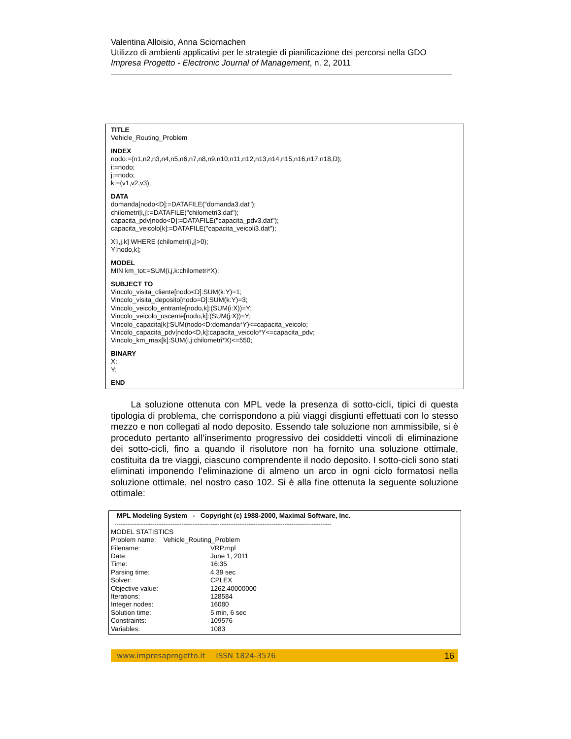Valentina Alloisio, Anna Sciomachen
Utilizzo di ambienti applicativi per le strategie di pianificazione dei percorsi nella GDO
Impresa Progetto - Electronic Journal of Management, n. 2, 2011
TITLE
Vehicle_Routing_Problem
INDEX
nodo:=(n1,n2,n3,n4,n5,n6,n7,n8,n9,n10,n11,n12,n13,n14,n15,n16,n17,n18,D);
i:=nodo;
j:=nodo;
k:=(v1,v2,v3);
DATA
domanda[nodo<D]:=DATAFILE("domanda3.dat");
chilometri[i,j]:=DATAFILE("chilometri3.dat");
capacita_pdv[nodo<D]:=DATAFILE("capacita_pdv3.dat");
capacita_veicolo[k]:=DATAFILE("capacita_veicoli3.dat");
X[i,j,k] WHERE (chilometri[i,j]>0);
Y[nodo,k];
MODEL
MIN km_tot:=SUM(i,j,k:chilometri*X);
SUBJECT TO
Vincolo_visita_cliente[nodo<D]:SUM(k:Y)=1;
Vincolo_visita_deposito[nodo=D]:SUM(k:Y)=3;
Vincolo_veicolo_entrante[nodo,k]:(SUM(i:X))=Y;
Vincolo_veicolo_uscente[nodo,k]:(SUM(j:X))=Y;
Vincolo_capacita[k]:SUM(nodo<D:domanda*Y)<=capacita_veicolo;
Vincolo_capacita_pdv[nodo<D,k]:capacita_veicolo*Y<=capacita_pdv;
Vincolo_km_max[k]:SUM(i,j:chilometri*X)<=550;
BINARY
X;
Y;
END
La soluzione ottenuta con MPL vede la presenza di sotto-cicli, tipici di questa tipologia di problema, che corrispondono a più viaggi disgiunti effettuati con lo stesso mezzo e non collegati al nodo deposito. Essendo tale soluzione non ammissibile, si è proceduto pertanto all’inserimento progressivo dei cosiddetti vincoli di eliminazione dei sotto-cicli, fino a quando il risolutore non ha fornito una soluzione ottimale, costituita da tre viaggi, ciascuno comprendente il nodo deposito. I sotto-cicli sono stati eliminati imponendo l’eliminazione di almeno un arco in ogni ciclo formatosi nella soluzione ottimale, nel nostro caso 102. Si è alla fine ottenuta la seguente soluzione ottimale:
MPL Modeling System - Copyright (c) 1988-2000, Maximal Software, Inc.
------------------------------------------------------------------------------------------------------------------------
MODEL STATISTICS
Problem name: Vehicle_Routing_Problem
| Filename: | VRP.mpl |
| Date: | June 1, 2011 |
| Time: | 16:35 |
| Parsing time: | 4.39 sec |
| Solver: | CPLEX |
| Objective value: | 1262.40000000 |
| Iterations: | 128584 |
| Integer nodes: | 16080 |
| Solution time: | 5 min, 6 sec |
| Constraints: | 109576 |
| Variables: | 1083 |
www.impresaprogetto.it ISSN 1824-3576 16